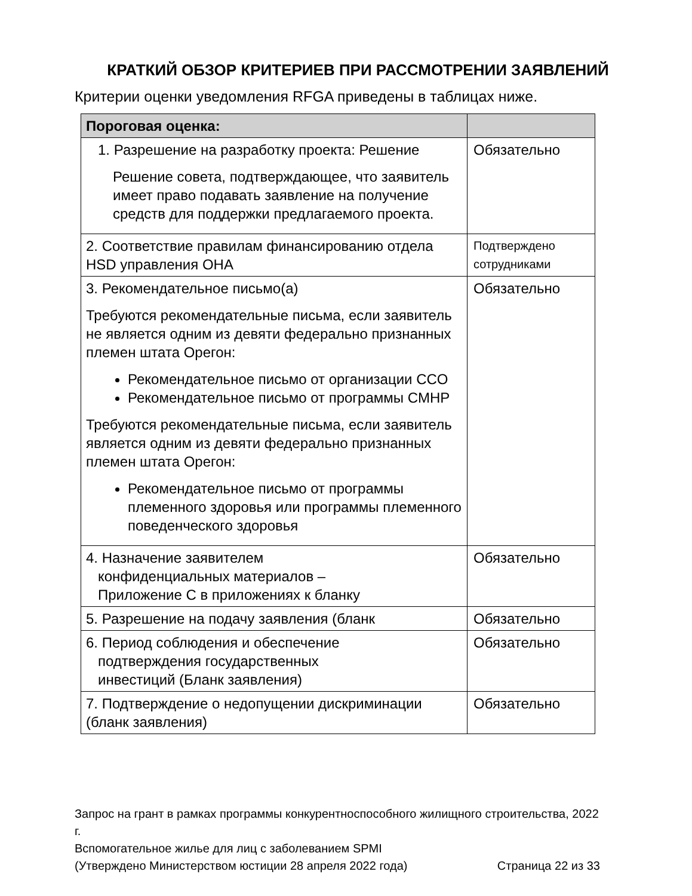КРАТКИЙ ОБЗОР КРИТЕРИЕВ ПРИ РАССМОТРЕНИИ ЗАЯВЛЕНИЙ
Критерии оценки уведомления RFGA приведены в таблицах ниже.
| Пороговая оценка: | |
| --- | --- |
| 1. Разрешение на разработку проекта: Решение Решение совета, подтверждающее, что заявитель имеет право подавать заявление на получение средств для поддержки предлагаемого проекта. | Обязательно |
| 2. Соответствие правилам финансированию отдела HSD управления OHA | Подтверждено сотрудниками |
| 3. Рекомендательное письмо(а) Требуются рекомендательные письма, если заявитель не является одним из девяти федерально признанных племен штата Орегон: Рекомендательное письмо от организации CCO Рекомендательное письмо от программы CMHP Требуются рекомендательные письма, если заявитель является одним из девяти федерально признанных племен штата Орегон: Рекомендательное письмо от программы племенного здоровья или программы племенного поведенческого здоровья | Обязательно |
| 4. Назначение заявителем конфиденциальных материалов – Приложение C в приложениях к бланку | Обязательно |
| 5. Разрешение на подачу заявления (бланк | Обязательно |
| 6. Период соблюдения и обеспечение подтверждения государственных инвестиций (Бланк заявления) | Обязательно |
| 7. Подтверждение о недопущении дискриминации (бланк заявления) | Обязательно |
Запрос на грант в рамках программы конкурентноспособного жилищного строительства, 2022 г.
Вспомогательное жилье для лиц с заболеванием SPMI
(Утверждено Министерством юстиции 28 апреля 2022 года) Страница 22 из 33